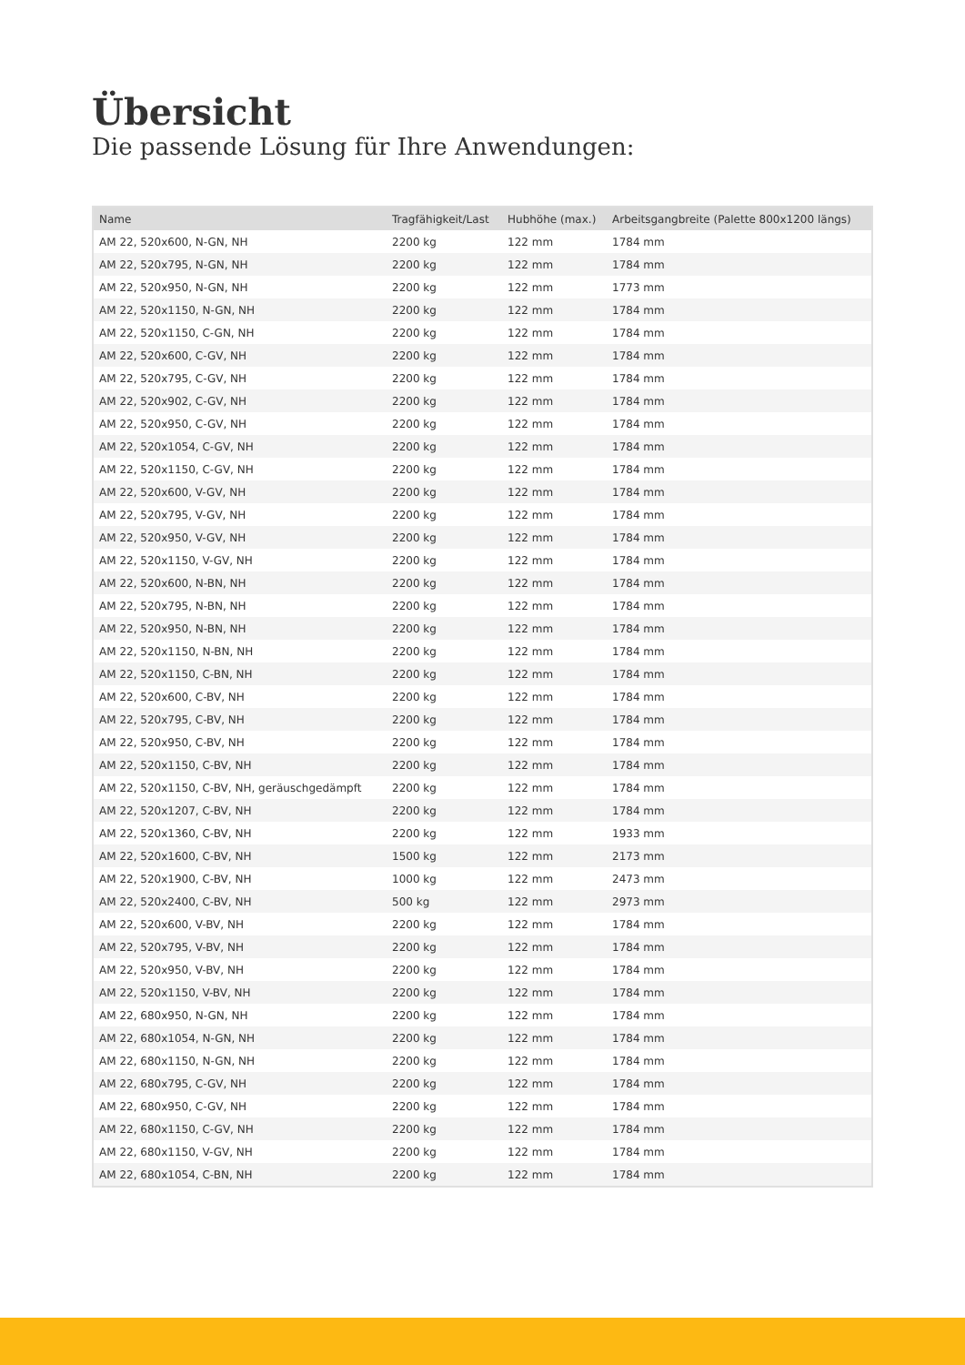Übersicht
Die passende Lösung für Ihre Anwendungen:
| Name | Tragfähigkeit/Last | Hubhöhe (max.) | Arbeitsgangbreite (Palette 800x1200 längs) |
| --- | --- | --- | --- |
| AM 22, 520x600, N-GN, NH | 2200 kg | 122 mm | 1784 mm |
| AM 22, 520x795, N-GN, NH | 2200 kg | 122 mm | 1784 mm |
| AM 22, 520x950, N-GN, NH | 2200 kg | 122 mm | 1773 mm |
| AM 22, 520x1150, N-GN, NH | 2200 kg | 122 mm | 1784 mm |
| AM 22, 520x1150, C-GN, NH | 2200 kg | 122 mm | 1784 mm |
| AM 22, 520x600, C-GV, NH | 2200 kg | 122 mm | 1784 mm |
| AM 22, 520x795, C-GV, NH | 2200 kg | 122 mm | 1784 mm |
| AM 22, 520x902, C-GV, NH | 2200 kg | 122 mm | 1784 mm |
| AM 22, 520x950, C-GV, NH | 2200 kg | 122 mm | 1784 mm |
| AM 22, 520x1054, C-GV, NH | 2200 kg | 122 mm | 1784 mm |
| AM 22, 520x1150, C-GV, NH | 2200 kg | 122 mm | 1784 mm |
| AM 22, 520x600, V-GV, NH | 2200 kg | 122 mm | 1784 mm |
| AM 22, 520x795, V-GV, NH | 2200 kg | 122 mm | 1784 mm |
| AM 22, 520x950, V-GV, NH | 2200 kg | 122 mm | 1784 mm |
| AM 22, 520x1150, V-GV, NH | 2200 kg | 122 mm | 1784 mm |
| AM 22, 520x600, N-BN, NH | 2200 kg | 122 mm | 1784 mm |
| AM 22, 520x795, N-BN, NH | 2200 kg | 122 mm | 1784 mm |
| AM 22, 520x950, N-BN, NH | 2200 kg | 122 mm | 1784 mm |
| AM 22, 520x1150, N-BN, NH | 2200 kg | 122 mm | 1784 mm |
| AM 22, 520x1150, C-BN, NH | 2200 kg | 122 mm | 1784 mm |
| AM 22, 520x600, C-BV, NH | 2200 kg | 122 mm | 1784 mm |
| AM 22, 520x795, C-BV, NH | 2200 kg | 122 mm | 1784 mm |
| AM 22, 520x950, C-BV, NH | 2200 kg | 122 mm | 1784 mm |
| AM 22, 520x1150, C-BV, NH | 2200 kg | 122 mm | 1784 mm |
| AM 22, 520x1150, C-BV, NH, geräuschgedämpft | 2200 kg | 122 mm | 1784 mm |
| AM 22, 520x1207, C-BV, NH | 2200 kg | 122 mm | 1784 mm |
| AM 22, 520x1360, C-BV, NH | 2200 kg | 122 mm | 1933 mm |
| AM 22, 520x1600, C-BV, NH | 1500 kg | 122 mm | 2173 mm |
| AM 22, 520x1900, C-BV, NH | 1000 kg | 122 mm | 2473 mm |
| AM 22, 520x2400, C-BV, NH | 500 kg | 122 mm | 2973 mm |
| AM 22, 520x600, V-BV, NH | 2200 kg | 122 mm | 1784 mm |
| AM 22, 520x795, V-BV, NH | 2200 kg | 122 mm | 1784 mm |
| AM 22, 520x950, V-BV, NH | 2200 kg | 122 mm | 1784 mm |
| AM 22, 520x1150, V-BV, NH | 2200 kg | 122 mm | 1784 mm |
| AM 22, 680x950, N-GN, NH | 2200 kg | 122 mm | 1784 mm |
| AM 22, 680x1054, N-GN, NH | 2200 kg | 122 mm | 1784 mm |
| AM 22, 680x1150, N-GN, NH | 2200 kg | 122 mm | 1784 mm |
| AM 22, 680x795, C-GV, NH | 2200 kg | 122 mm | 1784 mm |
| AM 22, 680x950, C-GV, NH | 2200 kg | 122 mm | 1784 mm |
| AM 22, 680x1150, C-GV, NH | 2200 kg | 122 mm | 1784 mm |
| AM 22, 680x1150, V-GV, NH | 2200 kg | 122 mm | 1784 mm |
| AM 22, 680x1054, C-BN, NH | 2200 kg | 122 mm | 1784 mm |